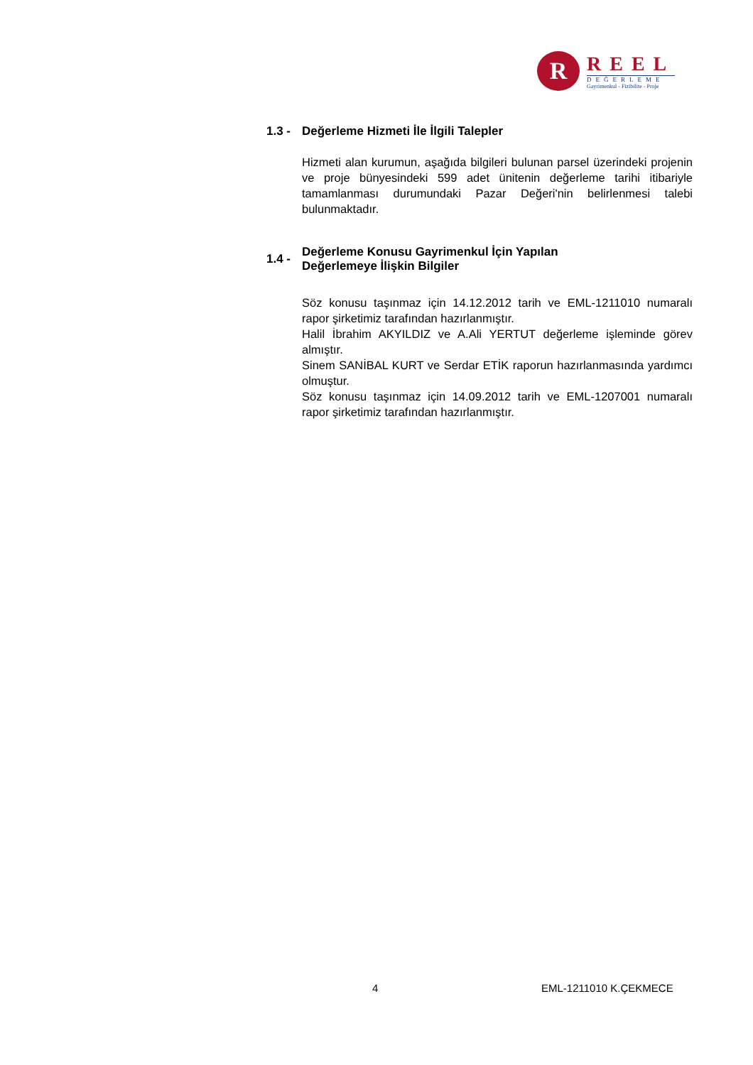R
REEL
DEĞERLEME
Gayrimenkul - Fizibilite - Proje
1.3 - Değerleme Hizmeti İle İlgili Talepler
Hizmeti alan kurumun, aşağıda bilgileri bulunan parsel üzerindeki projenin ve proje bünyesindeki 599 adet ünitenin değerleme tarihi itibariyle tamamlanması durumundaki Pazar Değeri'nin belirlenmesi talebi bulunmaktadır.
1.4 - Değerleme Konusu Gayrimenkul İçin Yapılan
Değerlemeye İlişkin Bilgiler
Söz konusu taşınmaz için 14.12.2012 tarih ve EML-1211010 numaralı rapor şirketimiz tarafından hazırlanmıştır.
Halil İbrahim AKYILDIZ ve A.Ali YERTUT değerleme işleminde görev almıştır.
Sinem SANİBAL KURT ve Serdar ETİK raporun hazırlanmasında yardımcı olmuştur.
Söz konusu taşınmaz için 14.09.2012 tarih ve EML-1207001 numaralı rapor şirketimiz tarafından hazırlanmıştır.
4 EML-1211010 K.ÇEKMECE